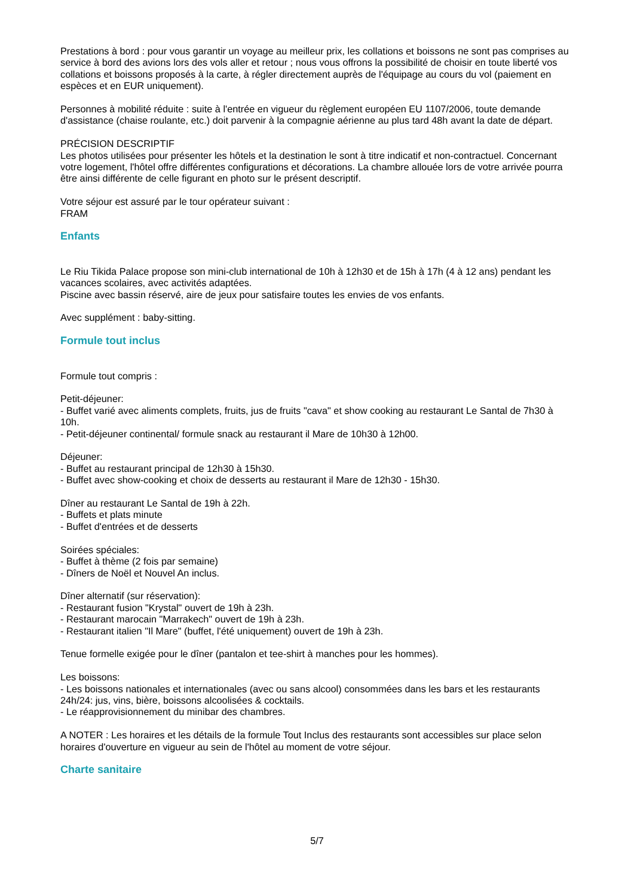Prestations à bord : pour vous garantir un voyage au meilleur prix, les collations et boissons ne sont pas comprises au service à bord des avions lors des vols aller et retour ; nous vous offrons la possibilité de choisir en toute liberté vos collations et boissons proposés à la carte, à régler directement auprès de l'équipage au cours du vol (paiement en espèces et en EUR uniquement).
Personnes à mobilité réduite : suite à l'entrée en vigueur du règlement européen EU 1107/2006, toute demande d'assistance (chaise roulante, etc.) doit parvenir à la compagnie aérienne au plus tard 48h avant la date de départ.
PRÉCISION DESCRIPTIF
Les photos utilisées pour présenter les hôtels et la destination le sont à titre indicatif et non-contractuel. Concernant votre logement, l'hôtel offre différentes configurations et décorations. La chambre allouée lors de votre arrivée pourra être ainsi différente de celle figurant en photo sur le présent descriptif.
Votre séjour est assuré par le tour opérateur suivant :
FRAM
Enfants
Le Riu Tikida Palace propose son mini-club international de 10h à 12h30 et de 15h à 17h (4 à 12 ans) pendant les vacances scolaires, avec activités adaptées.
Piscine avec bassin réservé, aire de jeux pour satisfaire toutes les envies de vos enfants.
Avec supplément : baby-sitting.
Formule tout inclus
Formule tout compris :
Petit-déjeuner:
- Buffet varié avec aliments complets, fruits, jus de fruits "cava" et show cooking au restaurant Le Santal de 7h30 à 10h.
- Petit-déjeuner continental/ formule snack au restaurant il Mare de 10h30 à 12h00.
Déjeuner:
- Buffet au restaurant principal de 12h30 à 15h30.
- Buffet avec show-cooking et choix de desserts au restaurant il Mare de 12h30 - 15h30.
Dîner au restaurant Le Santal de 19h à 22h.
- Buffets et plats minute
- Buffet d'entrées et de desserts
Soirées spéciales:
- Buffet à thème (2 fois par semaine)
- Dîners de Noël et Nouvel An inclus.
Dîner alternatif (sur réservation):
- Restaurant fusion "Krystal" ouvert de 19h à 23h.
- Restaurant marocain "Marrakech" ouvert de 19h à 23h.
- Restaurant italien "Il Mare" (buffet, l'été uniquement) ouvert de 19h à 23h.
Tenue formelle exigée pour le dîner (pantalon et tee-shirt à manches pour les hommes).
Les boissons:
- Les boissons nationales et internationales (avec ou sans alcool) consommées dans les bars et les restaurants 24h/24: jus, vins, bière, boissons alcoolisées & cocktails.
- Le réapprovisionnement du minibar des chambres.
A NOTER : Les horaires et les détails de la formule Tout Inclus des restaurants sont accessibles sur place selon horaires d'ouverture en vigueur au sein de l'hôtel au moment de votre séjour.
Charte sanitaire
5/7